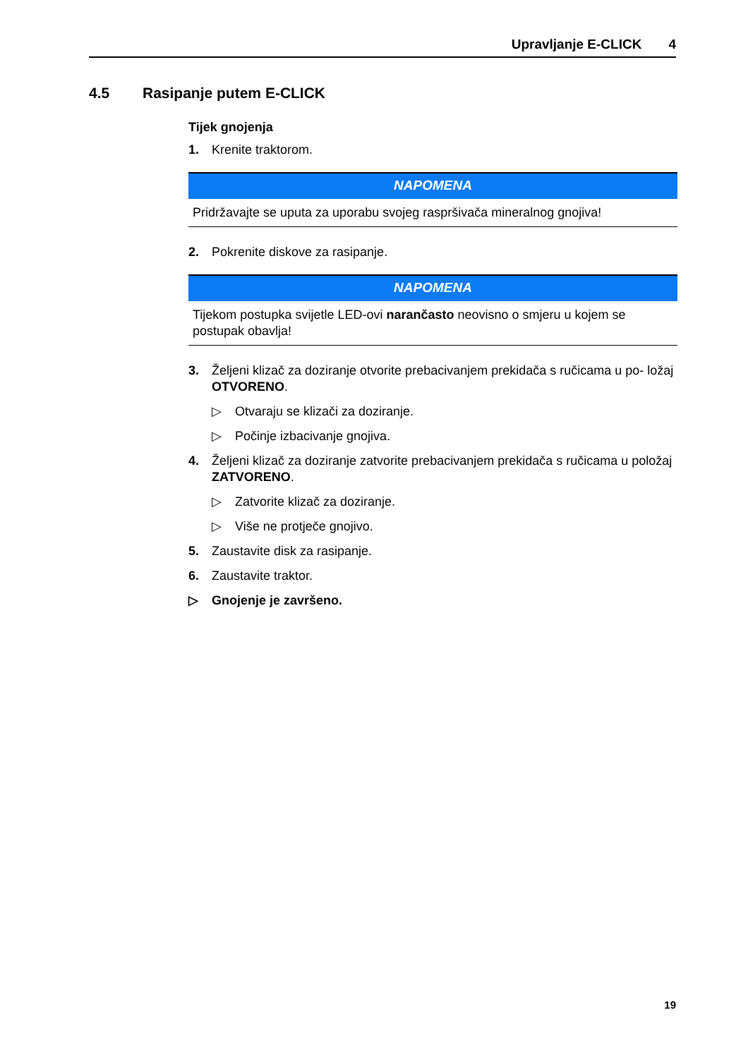Upravljanje E-CLICK 4
4.5 Rasipanje putem E-CLICK
Tijek gnojenja
1. Krenite traktorom.
NAPOMENA
Pridržavajte se uputa za uporabu svojeg raspršivača mineralnog gnojiva!
2. Pokrenite diskove za rasipanje.
NAPOMENA
Tijekom postupka svijetle LED-ovi narančasto neovisno o smjeru u kojem se postupak obavlja!
3. Željeni klizač za doziranje otvorite prebacivanjem prekidača s ručicama u po- ložaj OTVORENO.
▷ Otvaraju se klizači za doziranje.
▷ Počinje izbacivanje gnojiva.
4. Željeni klizač za doziranje zatvorite prebacivanjem prekidača s ručicama u položaj ZATVORENO.
▷ Zatvorite klizač za doziranje.
▷ Više ne protječe gnojivo.
5. Zaustavite disk za rasipanje.
6. Zaustavite traktor.
▷ Gnojenje je završeno.
19